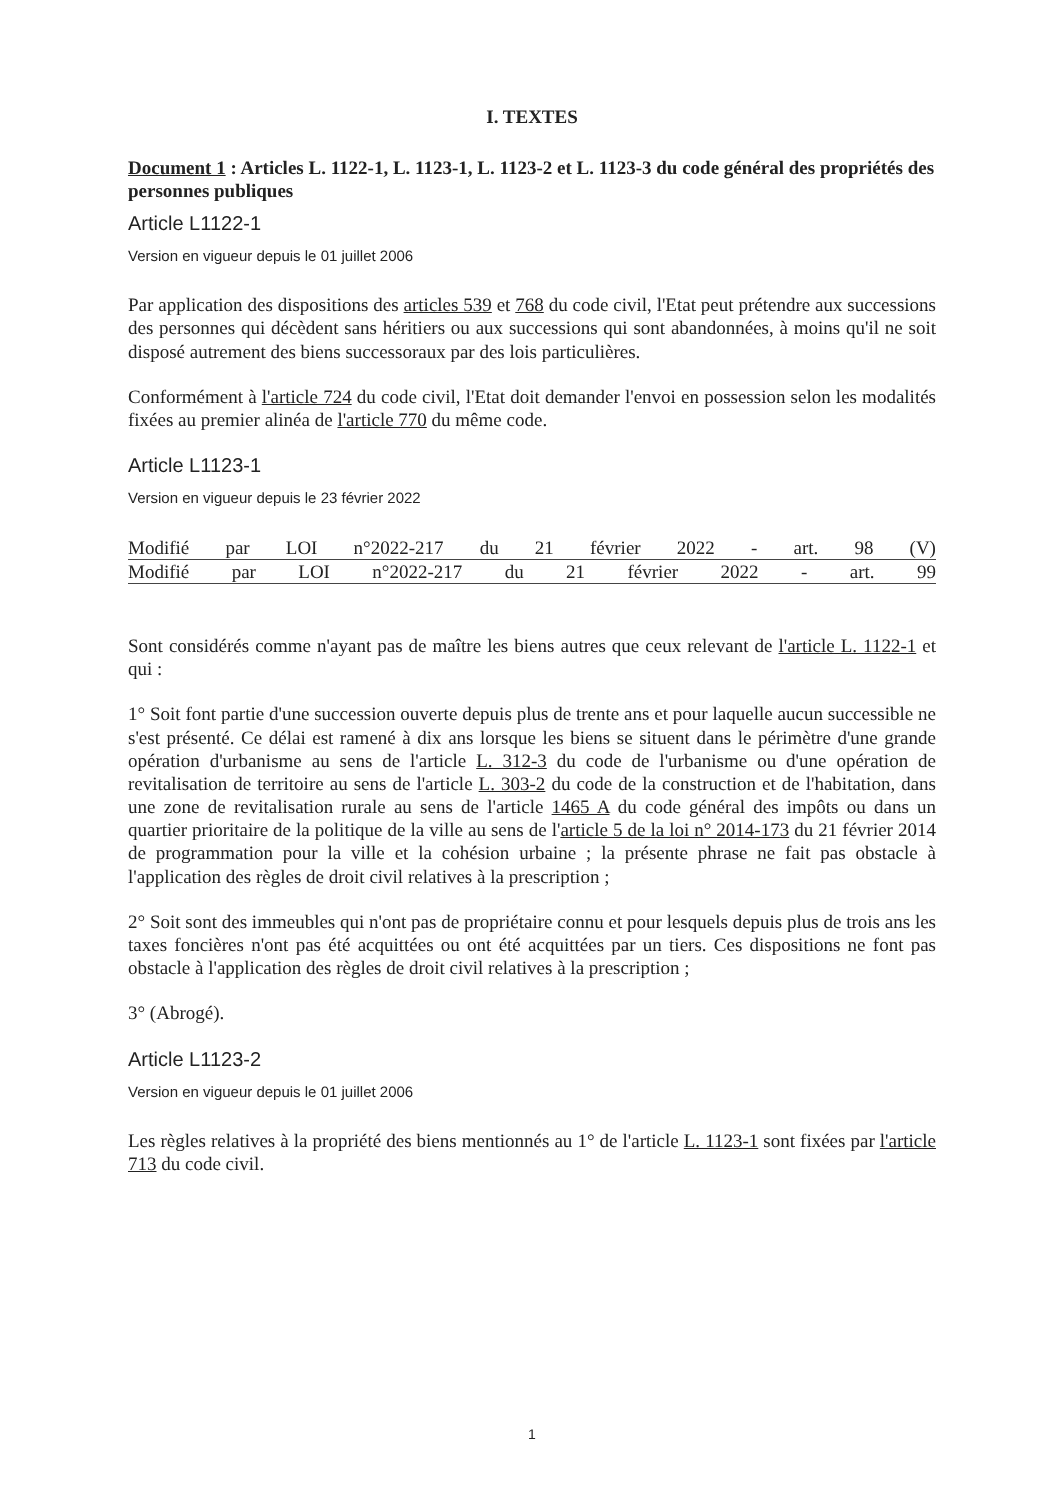I. TEXTES
Document 1 : Articles L. 1122-1, L. 1123-1, L. 1123-2 et L. 1123-3 du code général des propriétés des personnes publiques
Article L1122-1
Version en vigueur depuis le 01 juillet 2006
Par application des dispositions des articles 539 et 768 du code civil, l'Etat peut prétendre aux successions des personnes qui décèdent sans héritiers ou aux successions qui sont abandonnées, à moins qu'il ne soit disposé autrement des biens successoraux par des lois particulières.
Conformément à l'article 724 du code civil, l'Etat doit demander l'envoi en possession selon les modalités fixées au premier alinéa de l'article 770 du même code.
Article L1123-1
Version en vigueur depuis le 23 février 2022
Modifié par LOI n°2022-217 du 21 février 2022 - art. 98 (V)
Modifié par LOI n°2022-217 du 21 février 2022 - art. 99
Sont considérés comme n'ayant pas de maître les biens autres que ceux relevant de l'article L. 1122-1 et qui :
1° Soit font partie d'une succession ouverte depuis plus de trente ans et pour laquelle aucun successible ne s'est présenté. Ce délai est ramené à dix ans lorsque les biens se situent dans le périmètre d'une grande opération d'urbanisme au sens de l'article L. 312-3 du code de l'urbanisme ou d'une opération de revitalisation de territoire au sens de l'article L. 303-2 du code de la construction et de l'habitation, dans une zone de revitalisation rurale au sens de l'article 1465 A du code général des impôts ou dans un quartier prioritaire de la politique de la ville au sens de l'article 5 de la loi n° 2014-173 du 21 février 2014 de programmation pour la ville et la cohésion urbaine ; la présente phrase ne fait pas obstacle à l'application des règles de droit civil relatives à la prescription ;
2° Soit sont des immeubles qui n'ont pas de propriétaire connu et pour lesquels depuis plus de trois ans les taxes foncières n'ont pas été acquittées ou ont été acquittées par un tiers. Ces dispositions ne font pas obstacle à l'application des règles de droit civil relatives à la prescription ;
3° (Abrogé).
Article L1123-2
Version en vigueur depuis le 01 juillet 2006
Les règles relatives à la propriété des biens mentionnés au 1° de l'article L. 1123-1 sont fixées par l'article 713 du code civil.
1